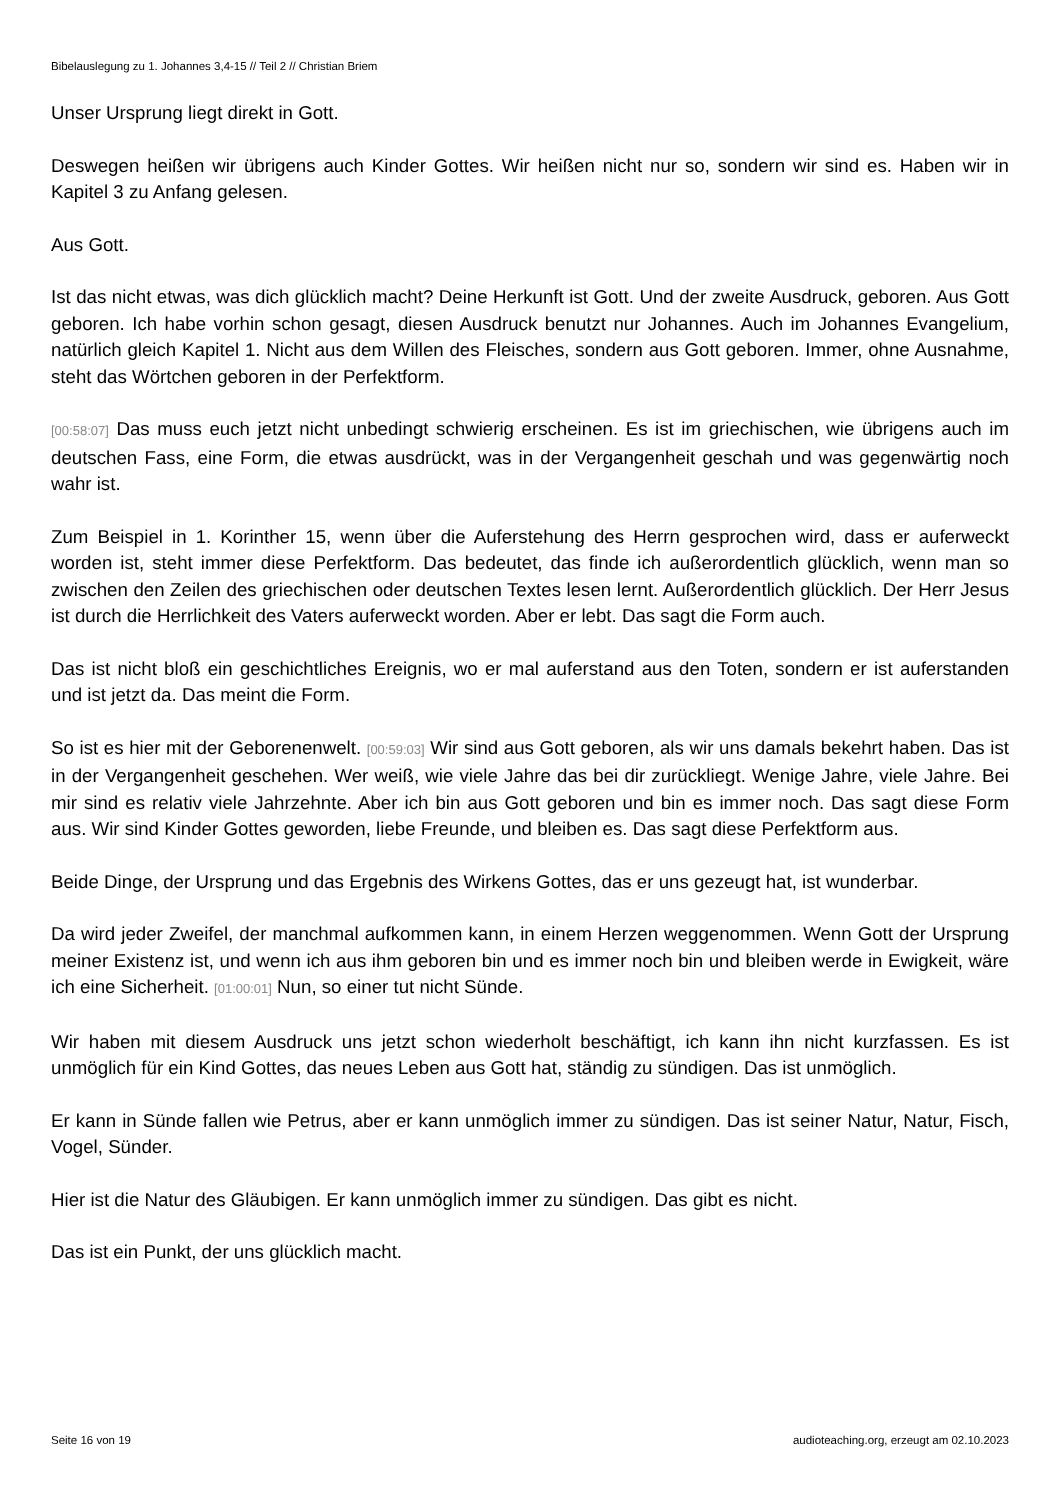Bibelauslegung zu 1. Johannes 3,4-15 // Teil 2 // Christian Briem
Unser Ursprung liegt direkt in Gott.
Deswegen heißen wir übrigens auch Kinder Gottes. Wir heißen nicht nur so, sondern wir sind es. Haben wir in Kapitel 3 zu Anfang gelesen.
Aus Gott.
Ist das nicht etwas, was dich glücklich macht? Deine Herkunft ist Gott. Und der zweite Ausdruck, geboren. Aus Gott geboren. Ich habe vorhin schon gesagt, diesen Ausdruck benutzt nur Johannes. Auch im Johannes Evangelium, natürlich gleich Kapitel 1. Nicht aus dem Willen des Fleisches, sondern aus Gott geboren. Immer, ohne Ausnahme, steht das Wörtchen geboren in der Perfektform.
[00:58:07] Das muss euch jetzt nicht unbedingt schwierig erscheinen. Es ist im griechischen, wie übrigens auch im deutschen Fass, eine Form, die etwas ausdrückt, was in der Vergangenheit geschah und was gegenwärtig noch wahr ist.
Zum Beispiel in 1. Korinther 15, wenn über die Auferstehung des Herrn gesprochen wird, dass er auferweckt worden ist, steht immer diese Perfektform. Das bedeutet, das finde ich außerordentlich glücklich, wenn man so zwischen den Zeilen des griechischen oder deutschen Textes lesen lernt. Außerordentlich glücklich. Der Herr Jesus ist durch die Herrlichkeit des Vaters auferweckt worden. Aber er lebt. Das sagt die Form auch.
Das ist nicht bloß ein geschichtliches Ereignis, wo er mal auferstand aus den Toten, sondern er ist auferstanden und ist jetzt da. Das meint die Form.
So ist es hier mit der Geborenenwelt. [00:59:03] Wir sind aus Gott geboren, als wir uns damals bekehrt haben. Das ist in der Vergangenheit geschehen. Wer weiß, wie viele Jahre das bei dir zurückliegt. Wenige Jahre, viele Jahre. Bei mir sind es relativ viele Jahrzehnte. Aber ich bin aus Gott geboren und bin es immer noch. Das sagt diese Form aus. Wir sind Kinder Gottes geworden, liebe Freunde, und bleiben es. Das sagt diese Perfektform aus.
Beide Dinge, der Ursprung und das Ergebnis des Wirkens Gottes, das er uns gezeugt hat, ist wunderbar.
Da wird jeder Zweifel, der manchmal aufkommen kann, in einem Herzen weggenommen. Wenn Gott der Ursprung meiner Existenz ist, und wenn ich aus ihm geboren bin und es immer noch bin und bleiben werde in Ewigkeit, wäre ich eine Sicherheit. [01:00:01] Nun, so einer tut nicht Sünde.
Wir haben mit diesem Ausdruck uns jetzt schon wiederholt beschäftigt, ich kann ihn nicht kurzfassen. Es ist unmöglich für ein Kind Gottes, das neues Leben aus Gott hat, ständig zu sündigen. Das ist unmöglich.
Er kann in Sünde fallen wie Petrus, aber er kann unmöglich immer zu sündigen. Das ist seiner Natur, Natur, Fisch, Vogel, Sünder.
Hier ist die Natur des Gläubigen. Er kann unmöglich immer zu sündigen. Das gibt es nicht.
Das ist ein Punkt, der uns glücklich macht.
Seite 16 von 19 audioteaching.org, erzeugt am 02.10.2023